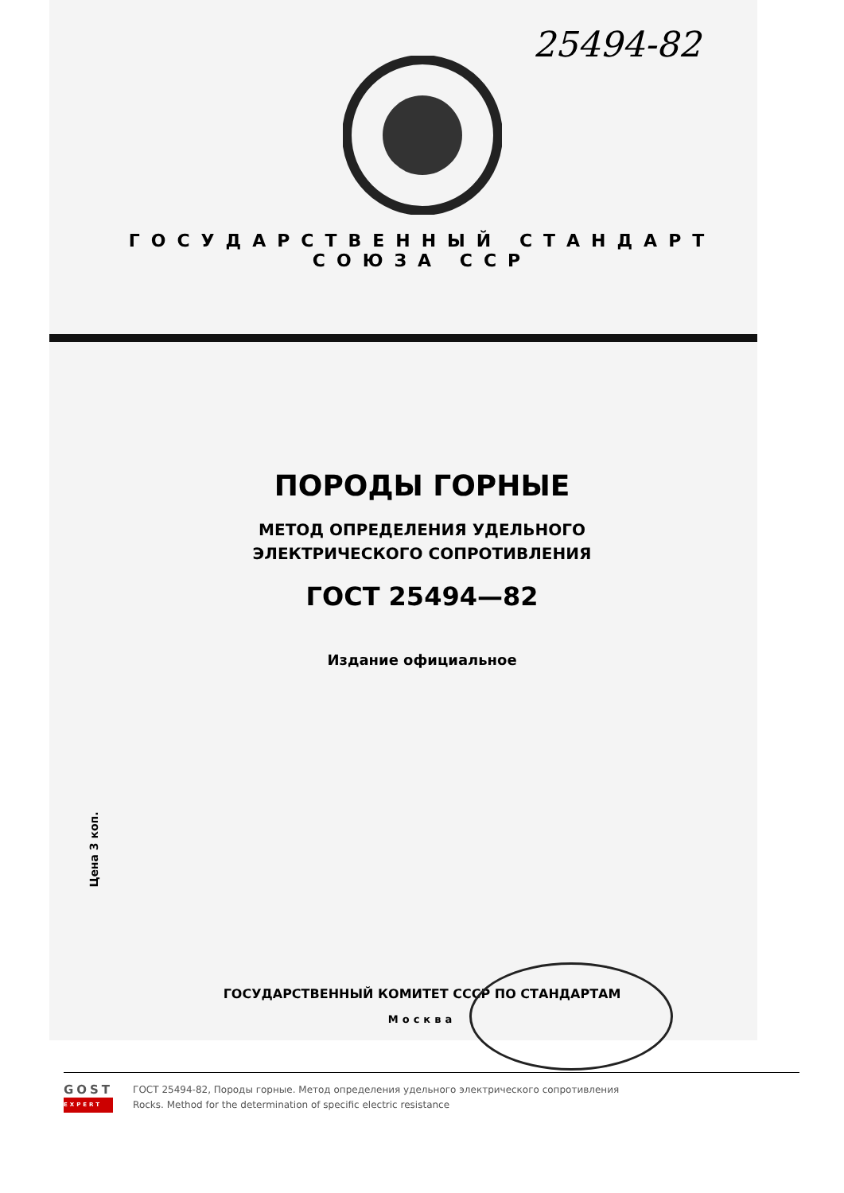25494-82
ГОСУДАРСТВЕННЫЙ СТАНДАРТ
СОЮЗА ССР
ПОРОДЫ ГОРНЫЕ
МЕТОД ОПРЕДЕЛЕНИЯ УДЕЛЬНОГО
ЭЛЕКТРИЧЕСКОГО СОПРОТИВЛЕНИЯ
ГОСТ 25494—82
Издание официальное
Цена 3 коп.
ГОСУДАРСТВЕННЫЙ КОМИТЕТ СССР ПО СТАНДАРТАМ
Москва
GOST
EXPERT
ГОСТ 25494-82, Породы горные. Метод определения удельного электрического сопротивления
Rocks. Method for the determination of specific electric resistance